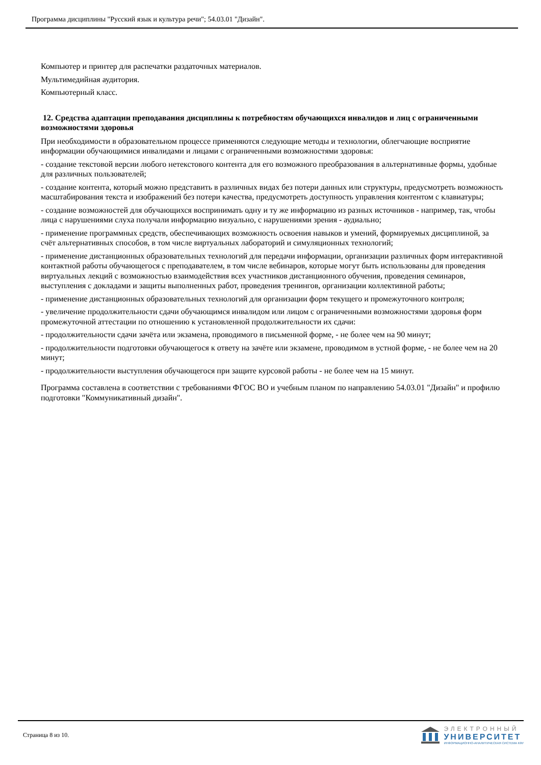Программа дисциплины "Русский язык и культура речи"; 54.03.01 "Дизайн".
Компьютер и принтер для распечатки раздаточных материалов.
Мультимедийная аудитория.
Компьютерный класс.
12. Средства адаптации преподавания дисциплины к потребностям обучающихся инвалидов и лиц с ограниченными возможностями здоровья
При необходимости в образовательном процессе применяются следующие методы и технологии, облегчающие восприятие информации обучающимися инвалидами и лицами с ограниченными возможностями здоровья:
- создание текстовой версии любого нетекстового контента для его возможного преобразования в альтернативные формы, удобные для различных пользователей;
- создание контента, который можно представить в различных видах без потери данных или структуры, предусмотреть возможность масштабирования текста и изображений без потери качества, предусмотреть доступность управления контентом с клавиатуры;
- создание возможностей для обучающихся воспринимать одну и ту же информацию из разных источников - например, так, чтобы лица с нарушениями слуха получали информацию визуально, с нарушениями зрения - аудиально;
- применение программных средств, обеспечивающих возможность освоения навыков и умений, формируемых дисциплиной, за счёт альтернативных способов, в том числе виртуальных лабораторий и симуляционных технологий;
- применение дистанционных образовательных технологий для передачи информации, организации различных форм интерактивной контактной работы обучающегося с преподавателем, в том числе вебинаров, которые могут быть использованы для проведения виртуальных лекций с возможностью взаимодействия всех участников дистанционного обучения, проведения семинаров, выступления с докладами и защиты выполненных работ, проведения тренингов, организации коллективной работы;
- применение дистанционных образовательных технологий для организации форм текущего и промежуточного контроля;
- увеличение продолжительности сдачи обучающимся инвалидом или лицом с ограниченными возможностями здоровья форм промежуточной аттестации по отношению к установленной продолжительности их сдачи:
- продолжительности сдачи зачёта или экзамена, проводимого в письменной форме, - не более чем на 90 минут;
- продолжительности подготовки обучающегося к ответу на зачёте или экзамене, проводимом в устной форме, - не более чем на 20 минут;
- продолжительности выступления обучающегося при защите курсовой работы - не более чем на 15 минут.
Программа составлена в соответствии с требованиями ФГОС ВО и учебным планом по направлению 54.03.01 "Дизайн" и профилю подготовки "Коммуникативный дизайн".
Страница 8 из 10.
ЭЛЕКТРОННЫЙ
УНИВЕРСИТЕТ
ИНФОРМАЦИОННО-АНАЛИТИЧЕСКАЯ СИСТЕМА КФУ